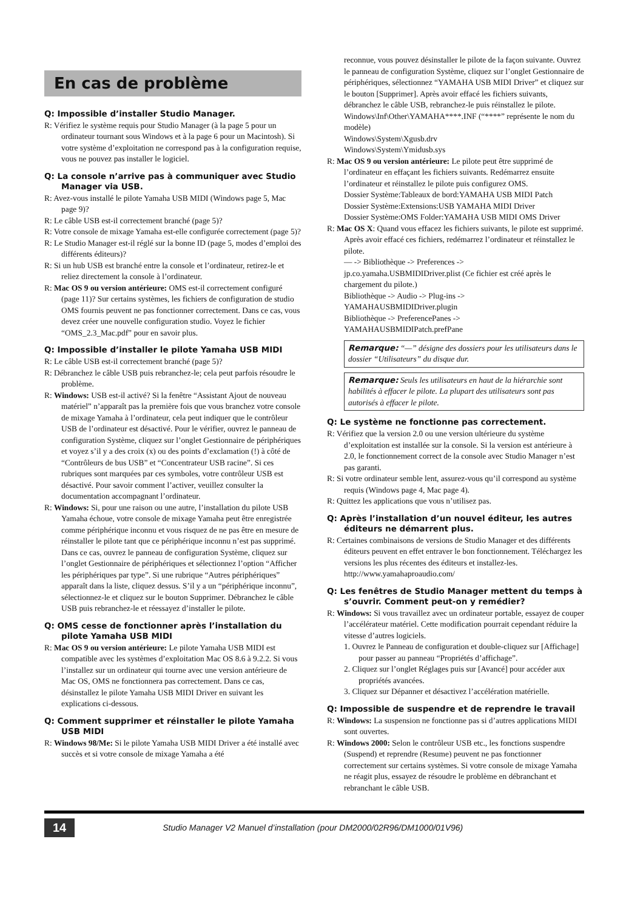En cas de problème
Q: Impossible d’installer Studio Manager.
R: Vérifiez le système requis pour Studio Manager (à la page 5 pour un ordinateur tournant sous Windows et à la page 6 pour un Macintosh). Si votre système d’exploitation ne correspond pas à la configuration requise, vous ne pouvez pas installer le logiciel.
Q: La console n’arrive pas à communiquer avec Studio Manager via USB.
R: Avez-vous installé le pilote Yamaha USB MIDI (Windows page 5, Mac page 9)?
R: Le câble USB est-il correctement branché (page 5)?
R: Votre console de mixage Yamaha est-elle configurée correctement (page 5)?
R: Le Studio Manager est-il réglé sur la bonne ID (page 5, modes d’emploi des différents éditeurs)?
R: Si un hub USB est branché entre la console et l’ordinateur, retirez-le et reliez directement la console à l’ordinateur.
R: Mac OS 9 ou version antérieure: OMS est-il correctement configuré (page 11)? Sur certains systèmes, les fichiers de configuration de studio OMS fournis peuvent ne pas fonctionner correctement. Dans ce cas, vous devez créer une nouvelle configuration studio. Voyez le fichier “OMS_2.3_Mac.pdf” pour en savoir plus.
Q: Impossible d’installer le pilote Yamaha USB MIDI
R: Le câble USB est-il correctement branché (page 5)?
R: Débranchez le câble USB puis rebranchez-le; cela peut parfois résoudre le problème.
R: Windows: USB est-il activé? Si la fenêtre “Assistant Ajout de nouveau matériel” n’apparaît pas la première fois que vous branchez votre console de mixage Yamaha à l’ordinateur, cela peut indiquer que le contrôleur USB de l’ordinateur est désactivé. Pour le vérifier, ouvrez le panneau de configuration Système, cliquez sur l’onglet Gestionnaire de périphériques et voyez s’il y a des croix (x) ou des points d’exclamation (!) à côté de “Contrôleurs de bus USB” et “Concentrateur USB racine”. Si ces rubriques sont marquées par ces symboles, votre contrôleur USB est désactivé. Pour savoir comment l’activer, veuillez consulter la documentation accompagnant l’ordinateur.
R: Windows: Si, pour une raison ou une autre, l’installation du pilote USB Yamaha échoue, votre console de mixage Yamaha peut être enregistrée comme périphérique inconnu et vous risquez de ne pas être en mesure de réinstaller le pilote tant que ce périphérique inconnu n’est pas supprimé. Dans ce cas, ouvrez le panneau de configuration Système, cliquez sur l’onglet Gestionnaire de périphériques et sélectionnez l’option “Afficher les périphériques par type”. Si une rubrique “Autres périphériques” apparaît dans la liste, cliquez dessus. S’il y a un “périphérique inconnu”, sélectionnez-le et cliquez sur le bouton Supprimer. Débranchez le câble USB puis rebranchez-le et réessayez d’installer le pilote.
Q: OMS cesse de fonctionner après l’installation du pilote Yamaha USB MIDI
R: Mac OS 9 ou version antérieure: Le pilote Yamaha USB MIDI est compatible avec les systèmes d’exploitation Mac OS 8.6 à 9.2.2. Si vous l’installez sur un ordinateur qui tourne avec une version antérieure de Mac OS, OMS ne fonctionnera pas correctement. Dans ce cas, désinstallez le pilote Yamaha USB MIDI Driver en suivant les explications ci-dessous.
Q: Comment supprimer et réinstaller le pilote Yamaha USB MIDI
R: Windows 98/Me: Si le pilote Yamaha USB MIDI Driver a été installé avec succès et si votre console de mixage Yamaha a été
reconnue, vous pouvez désinstaller le pilote de la façon suivante. Ouvrez le panneau de configuration Système, cliquez sur l’onglet Gestionnaire de périphériques, sélectionnez “YAMAHA USB MIDI Driver” et cliquez sur le bouton [Supprimer]. Après avoir effacé les fichiers suivants, débranchez le câble USB, rebranchez-le puis réinstallez le pilote.
Windows\Inf\Other\YAMAHA****.INF (“****” représente le nom du modèle)
Windows\System\Xgusb.drv
Windows\System\Ymidusb.sys
R: Mac OS 9 ou version antérieure: Le pilote peut être supprimé de l’ordinateur en effaçant les fichiers suivants. Redémarrez ensuite l’ordinateur et réinstallez le pilote puis configurez OMS.
Dossier Système:Tableaux de bord:YAMAHA USB MIDI Patch
Dossier Système:Extensions:USB YAMAHA MIDI Driver
Dossier Système:OMS Folder:YAMAHA USB MIDI OMS Driver
R: Mac OS X: Quand vous effacez les fichiers suivants, le pilote est supprimé. Après avoir effacé ces fichiers, redémarrez l’ordinateur et réinstallez le pilote.
— -> Bibliothèque -> Preferences ->
jp.co.yamaha.USBMIDIDriver.plist (Ce fichier est créé après le chargement du pilote.)
Bibliothèque -> Audio -> Plug-ins ->
YAMAHAUSBMIDIDriver.plugin
Bibliothèque -> PreferencePanes ->
YAMAHAUSBMIDIPatch.prefPane
Remarque: “—” désigne des dossiers pour les utilisateurs dans le dossier “Utilisateurs” du disque dur.
Remarque: Seuls les utilisateurs en haut de la hiérarchie sont habilités à effacer le pilote. La plupart des utilisateurs sont pas autorisés à effacer le pilote.
Q: Le système ne fonctionne pas correctement.
R: Vérifiez que la version 2.0 ou une version ultérieure du système d’exploitation est installée sur la console. Si la version est antérieure à 2.0, le fonctionnement correct de la console avec Studio Manager n’est pas garanti.
R: Si votre ordinateur semble lent, assurez-vous qu’il correspond au système requis (Windows page 4, Mac page 4).
R: Quittez les applications que vous n’utilisez pas.
Q: Après l’installation d’un nouvel éditeur, les autres éditeurs ne démarrent plus.
R: Certaines combinaisons de versions de Studio Manager et des différents éditeurs peuvent en effet entraver le bon fonctionnement. Téléchargez les versions les plus récentes des éditeurs et installez-les.
http://www.yamahaproaudio.com/
Q: Les fenêtres de Studio Manager mettent du temps à s’ouvrir. Comment peut-on y remédier?
R: Windows: Si vous travaillez avec un ordinateur portable, essayez de couper l’accélérateur matériel. Cette modification pourrait cependant réduire la vitesse d’autres logiciels.
1. Ouvrez le Panneau de configuration et double-cliquez sur [Affichage] pour passer au panneau “Propriétés d’affichage”.
2. Cliquez sur l’onglet Réglages puis sur [Avancé] pour accéder aux propriétés avancées.
3. Cliquez sur Dépanner et désactivez l’accélération matérielle.
Q: Impossible de suspendre et de reprendre le travail
R: Windows: La suspension ne fonctionne pas si d’autres applications MIDI sont ouvertes.
R: Windows 2000: Selon le contrôleur USB etc., les fonctions suspendre (Suspend) et reprendre (Resume) peuvent ne pas fonctionner correctement sur certains systèmes. Si votre console de mixage Yamaha ne réagit plus, essayez de résoudre le problème en débranchant et rebranchant le câble USB.
14 Studio Manager V2 Manuel d’installation (pour DM2000/02R96/DM1000/01V96)